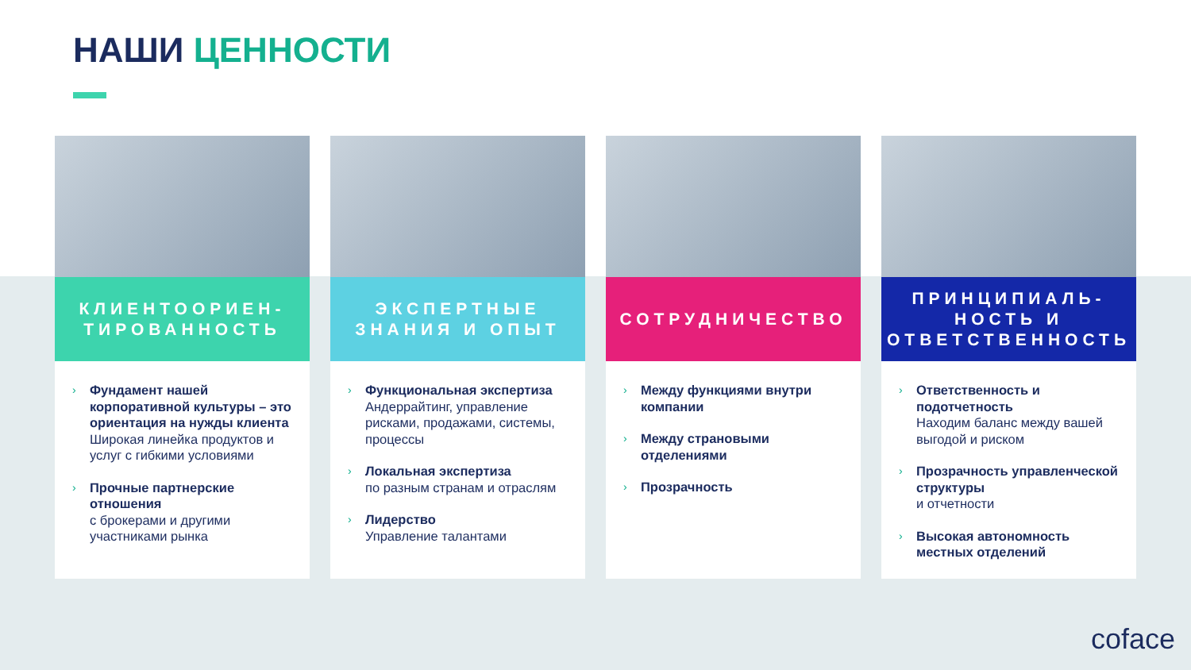НАШИ ЦЕННОСТИ
КЛИЕНТООРИЕН-
ТИРОВАННОСТЬ
› Фундамент нашей корпоративной культуры – это ориентация на нужды клиента
Широкая линейка продуктов и услуг с гибкими условиями
› Прочные партнерские отношения
с брокерами и другими участниками рынка
ЭКСПЕРТНЫЕ
ЗНАНИЯ И ОПЫТ
› Функциональная экспертиза
Андеррайтинг, управление рисками, продажами, системы, процессы
› Локальная экспертиза
по разным странам и отраслям
› Лидерство
Управление талантами
СОТРУДНИЧЕСТВО
› Между функциями внутри компании
› Между страновыми отделениями
› Прозрачность
ПРИНЦИПИАЛЬ-
НОСТЬ И
ОТВЕТСТВЕННОСТЬ
› Ответственность и подотчетность
Находим баланс между вашей выгодой и риском
› Прозрачность управленческой структуры
и отчетности
› Высокая автономность местных отделений
coface